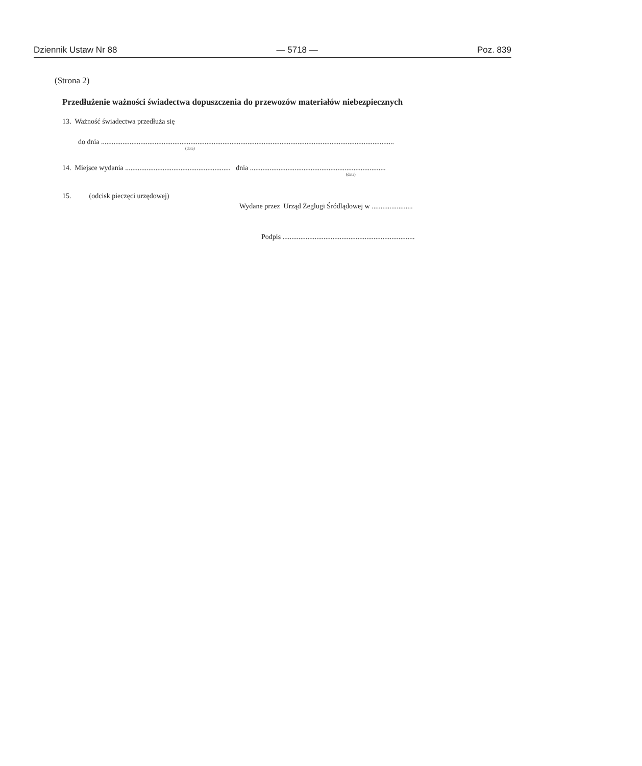Dziennik Ustaw Nr 88 — 5718 — Poz. 839
(Strona 2)
Przedłużenie ważności świadectwa dopuszczenia do przewozów materiałów niebezpiecznych
13. Ważność świadectwa przedłuża się
do dnia ....................................................................................................................................................................
(data)
14. Miejsce wydania ........................................................... dnia ............................................................................
(data)
15. (odcisk pieczęci urzędowej)
Wydane przez Urząd Żeglugi Śródlądowej w .......................
Podpis ..........................................................................